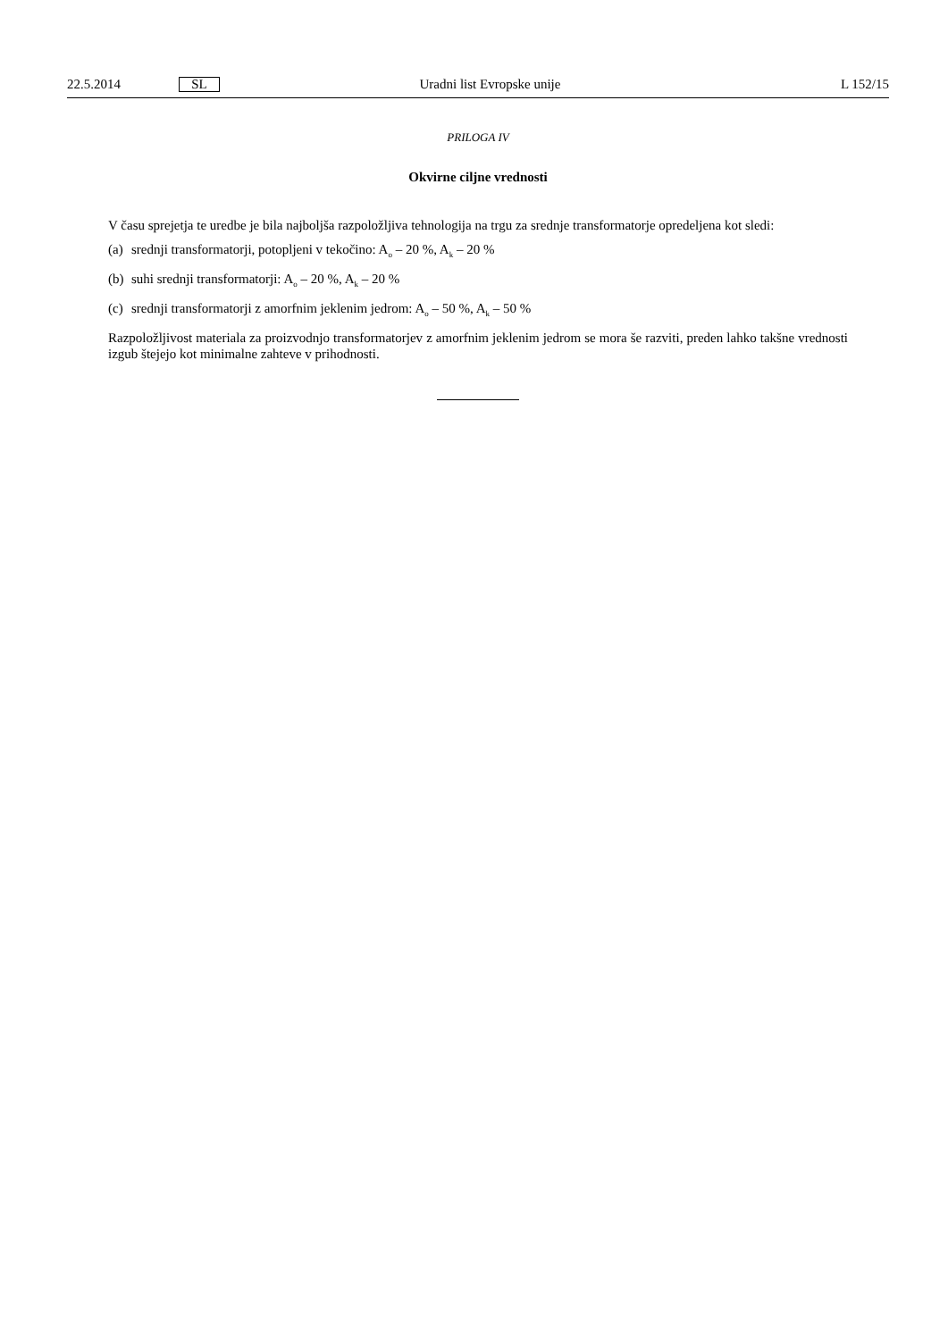22.5.2014
SL
Uradni list Evropske unije L 152/15
PRILOGA IV
Okvirne ciljne vrednosti
V času sprejetja te uredbe je bila najboljša razpoložljiva tehnologija na trgu za srednje transformatorje opredeljena kot sledi:
(a) srednji transformatorji, potopljeni v tekočino: A<sub>o</sub> – 20 %, A<sub>k</sub> – 20 %
(b) suhi srednji transformatorji: A<sub>o</sub> – 20 %, A<sub>k</sub> – 20 %
(c) srednji transformatorji z amorfnim jeklenim jedrom: A<sub>o</sub> – 50 %, A<sub>k</sub> – 50 %
Razpoložljivost materiala za proizvodnjo transformatorjev z amorfnim jeklenim jedrom se mora še razviti, preden lahko takšne vrednosti izgub štejejo kot minimalne zahteve v prihodnosti.